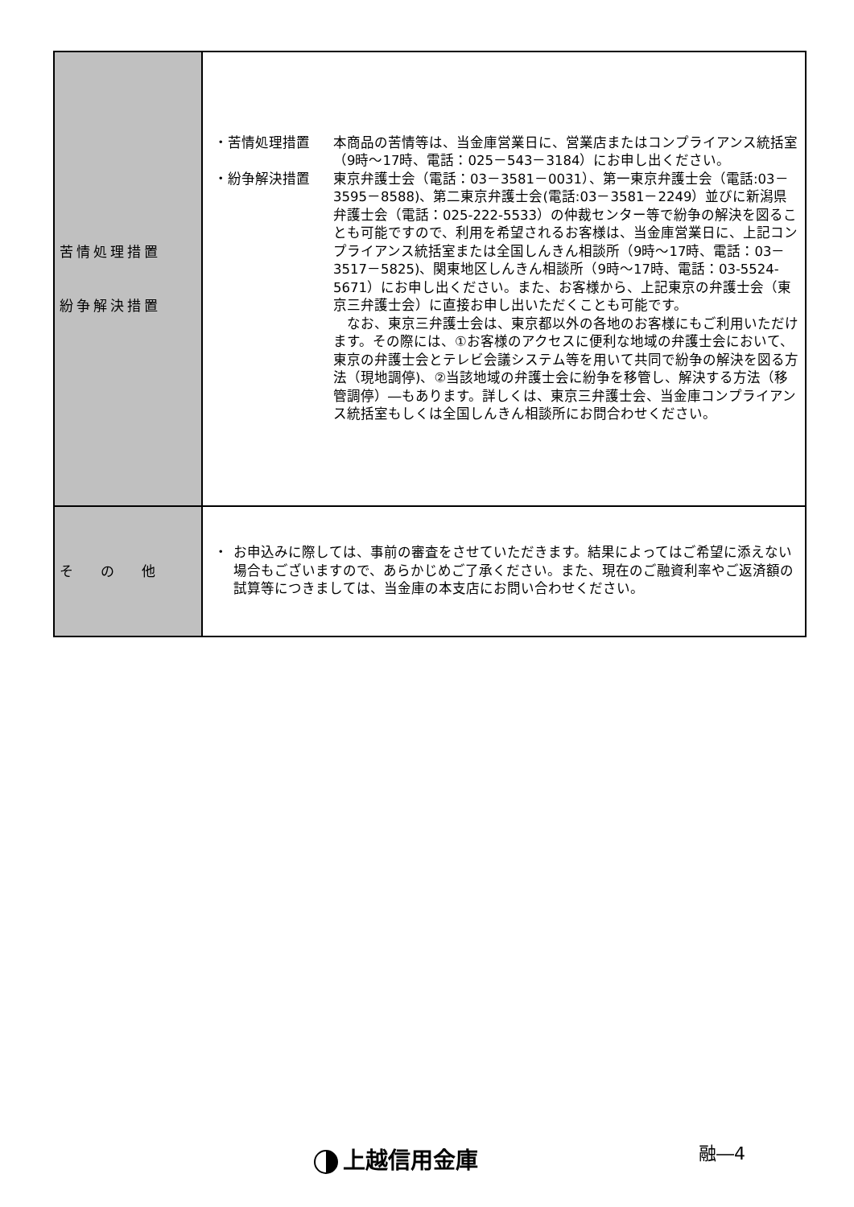| 苦情処理措置 紛争解決措置 | ・苦情処理措置 本商品の苦情等は、当金庫営業日に、営業店またはコンプライアンス統括室（9時～17時、電話：025－543－3184）にお申し出ください。 ・紛争解決措置 東京弁護士会（電話：03－3581－0031）、第一東京弁護士会（電話:03－3595－8588)、第二東京弁護士会(電話:03－3581－2249）並びに新潟県弁護士会（電話：025-222-5533）の仲裁センター等で紛争の解決を図ることも可能ですので、利用を希望されるお客様は、当金庫営業日に、上記コンプライアンス統括室または全国しんきん相談所（9時～17時、電話：03－3517－5825)、関東地区しんきん相談所（9時～17時、電話：03-5524-5671）にお申し出ください。また、お客様から、上記東京の弁護士会（東京三弁護士会）に直接お申し出いただくことも可能です。 なお、東京三弁護士会は、東京都以外の各地のお客様にもご利用いただけます。その際には、①お客様のアクセスに便利な地域の弁護士会において、東京の弁護士会とテレビ会議システム等を用いて共同で紛争の解決を図る方法（現地調停)、②当該地域の弁護士会に紛争を移管し、解決する方法（移管調停）―もあります。詳しくは、東京三弁護士会、当金庫コンプライアンス統括室もしくは全国しんきん相談所にお問合わせください。 |
| そ の 他 | ・ お申込みに際しては、事前の審査をさせていただきます。結果によってはご希望に添えない場合もございますので、あらかじめご了承ください。また、現在のご融資利率やご返済額の試算等につきましては、当金庫の本支店にお問い合わせください。 |
融―4
上越信用金庫